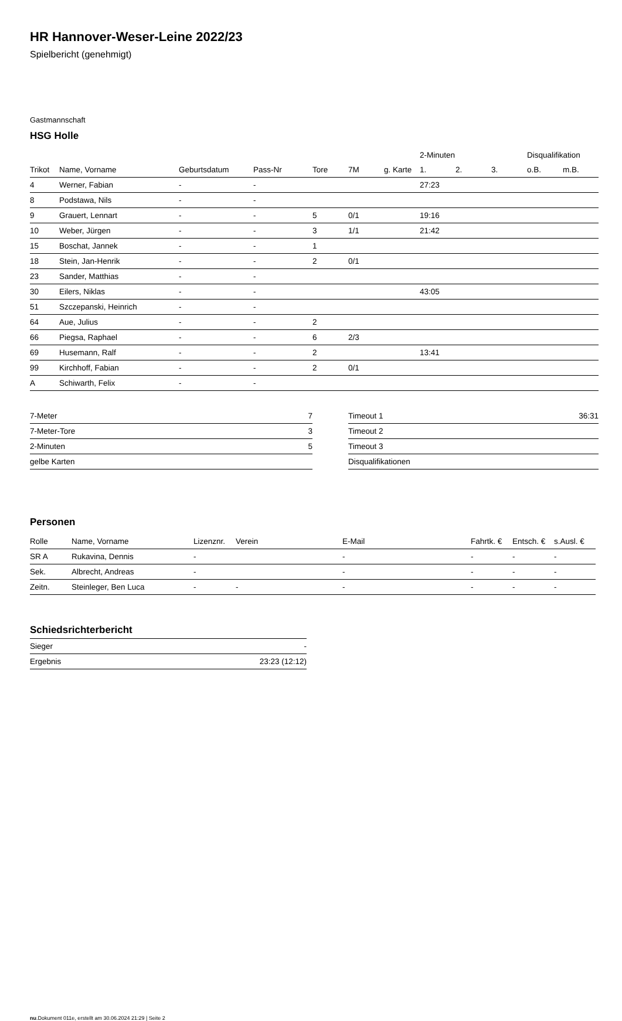HR Hannover-Weser-Leine 2022/23
Spielbericht (genehmigt)
Gastmannschaft
HSG Holle
| | | | | | | | 2-Minuten | | | Disqualifikation | |
| --- | --- | --- | --- | --- | --- | --- | --- | --- | --- | --- | --- |
| Trikot | Name, Vorname | Geburtsdatum | Pass-Nr | Tore | 7M | g. Karte | 1. | 2. | 3. | o.B. | m.B. |
| 4 | Werner, Fabian | - | - | | | | 27:23 | | | | |
| 8 | Podstawa, Nils | - | - | | | | | | | | |
| 9 | Grauert, Lennart | - | - | 5 | 0/1 | | 19:16 | | | | |
| 10 | Weber, Jürgen | - | - | 3 | 1/1 | | 21:42 | | | | |
| 15 | Boschat, Jannek | - | - | 1 | | | | | | | |
| 18 | Stein, Jan-Henrik | - | - | 2 | 0/1 | | | | | | |
| 23 | Sander, Matthias | - | - | | | | | | | | |
| 30 | Eilers, Niklas | - | - | | | | 43:05 | | | | |
| 51 | Szczepanski, Heinrich | - | - | | | | | | | | |
| 64 | Aue, Julius | - | - | 2 | | | | | | | |
| 66 | Piegsa, Raphael | - | - | 6 | 2/3 | | | | | | |
| 69 | Husemann, Ralf | - | - | 2 | | | 13:41 | | | | |
| 99 | Kirchhoff, Fabian | - | - | 2 | 0/1 | | | | | | |
| A | Schiwarth, Felix | - | - | | | | | | | | |
| 7-Meter | 7 |
| 7-Meter-Tore | 3 |
| 2-Minuten | 5 |
| gelbe Karten | |
| Timeout 1 | 36:31 |
| Timeout 2 | |
| Timeout 3 | |
| Disqualifikationen | |
Personen
| Rolle | Name, Vorname | Lizenznr. | Verein | E-Mail | Fahrtk. € | Entsch. € | s.Ausl. € |
| --- | --- | --- | --- | --- | --- | --- | --- |
| SR A | Rukavina, Dennis | - | | - | - | - | - |
| Sek. | Albrecht, Andreas | - | | - | - | - | - |
| Zeitn. | Steinleger, Ben Luca | - | - | - | - | - | - |
Schiedsrichterbericht
| Sieger | - |
| Ergebnis | 23:23 (12:12) |
nu.Dokument 011e, erstellt am 30.06.2024 21:29 | Seite 2